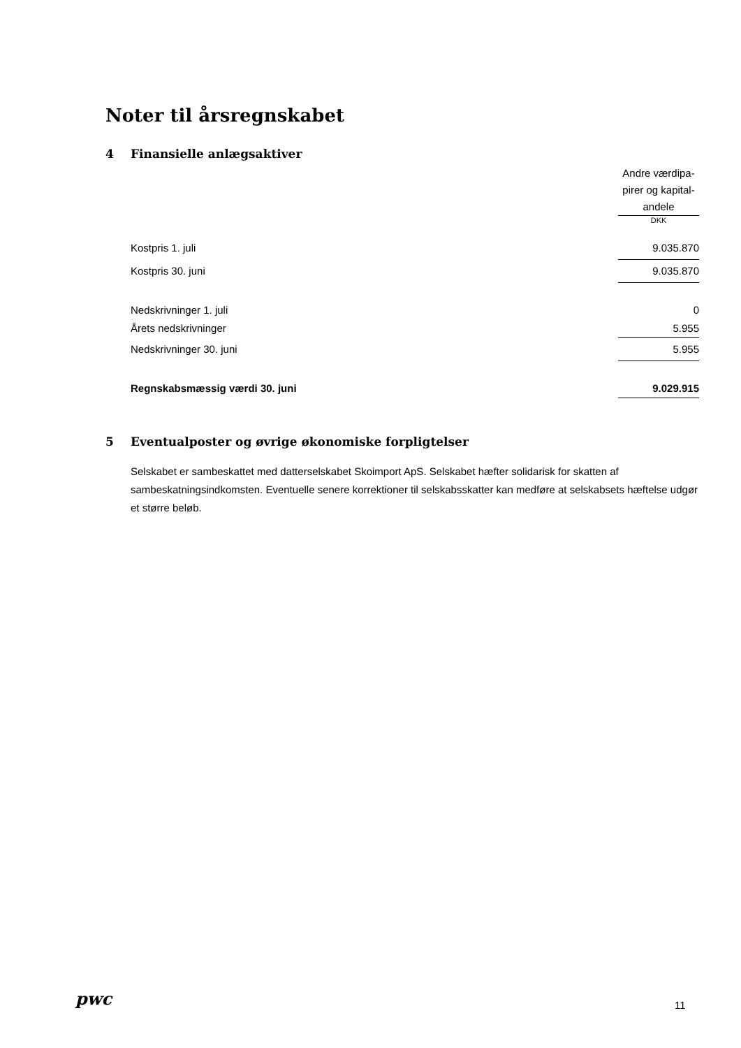Noter til årsregnskabet
4 Finansielle anlægsaktiver
| | Andre værdipa- pirer og kapital- andele |
| | DKK |
| Kostpris 1. juli | 9.035.870 |
| Kostpris 30. juni | 9.035.870 |
| Nedskrivninger 1. juli | 0 |
| Årets nedskrivninger | 5.955 |
| Nedskrivninger 30. juni | 5.955 |
| Regnskabsmæssig værdi 30. juni | 9.029.915 |
5 Eventualposter og øvrige økonomiske forpligtelser
Selskabet er sambeskattet med datterselskabet Skoimport ApS. Selskabet hæfter solidarisk for skatten af sambeskatningsindkomsten. Eventuelle senere korrektioner til selskabsskatter kan medføre at selskabsets hæftelse udgør et større beløb.
pwc 11